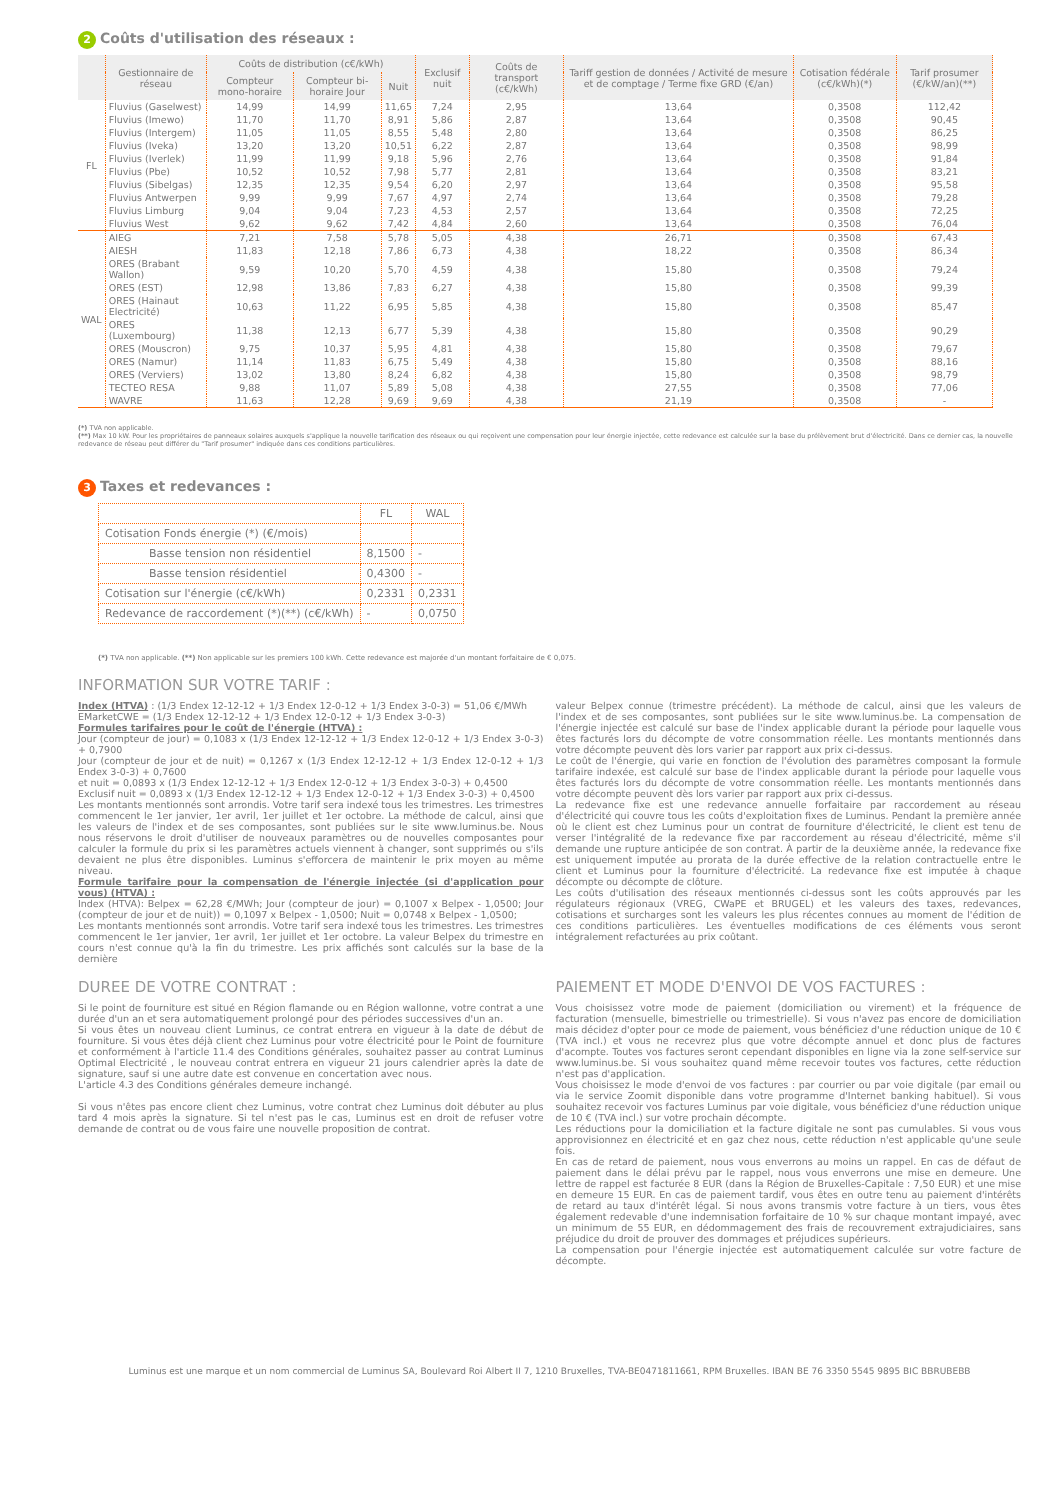2 Coûts d'utilisation des réseaux :
| | Gestionnaire de réseau | Coûts de distribution (c€/kWh) | | | Exclusif nuit | Coûts de transport (c€/kWh) | Tariff gestion de données / Activité de mesure et de comptage / Terme fixe GRD (€/an) | Cotisation fédérale (c€/kWh)(*) | Tarif prosumer (€/kW/an)(**) |
| --- | --- | --- | --- | --- | --- | --- | --- | --- | --- |
| | | Compteur mono-horaire | Compteur bi-horaire Jour | Nuit | | | | | |
| FL | Fluvius (Gaselwest) | 14,99 | 14,99 | 11,65 | 7,24 | 2,95 | 13,64 | 0,3508 | 112,42 |
| | Fluvius (Imewo) | 11,70 | 11,70 | 8,91 | 5,86 | 2,87 | 13,64 | 0,3508 | 90,45 |
| | Fluvius (Intergem) | 11,05 | 11,05 | 8,55 | 5,48 | 2,80 | 13,64 | 0,3508 | 86,25 |
| | Fluvius (Iveka) | 13,20 | 13,20 | 10,51 | 6,22 | 2,87 | 13,64 | 0,3508 | 98,99 |
| | Fluvius (Iverlek) | 11,99 | 11,99 | 9,18 | 5,96 | 2,76 | 13,64 | 0,3508 | 91,84 |
| | Fluvius (Pbe) | 10,52 | 10,52 | 7,98 | 5,77 | 2,81 | 13,64 | 0,3508 | 83,21 |
| | Fluvius (Sibelgas) | 12,35 | 12,35 | 9,54 | 6,20 | 2,97 | 13,64 | 0,3508 | 95,58 |
| | Fluvius Antwerpen | 9,99 | 9,99 | 7,67 | 4,97 | 2,74 | 13,64 | 0,3508 | 79,28 |
| | Fluvius Limburg | 9,04 | 9,04 | 7,23 | 4,53 | 2,57 | 13,64 | 0,3508 | 72,25 |
| | Fluvius West | 9,62 | 9,62 | 7,42 | 4,84 | 2,60 | 13,64 | 0,3508 | 76,04 |
| WAL | AIEG | 7,21 | 7,58 | 5,78 | 5,05 | 4,38 | 26,71 | 0,3508 | 67,43 |
| | AIESH | 11,83 | 12,18 | 7,86 | 6,73 | 4,38 | 18,22 | 0,3508 | 86,34 |
| | ORES (Brabant Wallon) | 9,59 | 10,20 | 5,70 | 4,59 | 4,38 | 15,80 | 0,3508 | 79,24 |
| | ORES (EST) | 12,98 | 13,86 | 7,83 | 6,27 | 4,38 | 15,80 | 0,3508 | 99,39 |
| | ORES (Hainaut Electricité) | 10,63 | 11,22 | 6,95 | 5,85 | 4,38 | 15,80 | 0,3508 | 85,47 |
| | ORES (Luxembourg) | 11,38 | 12,13 | 6,77 | 5,39 | 4,38 | 15,80 | 0,3508 | 90,29 |
| | ORES (Mouscron) | 9,75 | 10,37 | 5,95 | 4,81 | 4,38 | 15,80 | 0,3508 | 79,67 |
| | ORES (Namur) | 11,14 | 11,83 | 6,75 | 5,49 | 4,38 | 15,80 | 0,3508 | 88,16 |
| | ORES (Verviers) | 13,02 | 13,80 | 8,24 | 6,82 | 4,38 | 15,80 | 0,3508 | 98,79 |
| | TECTEO RESA | 9,88 | 11,07 | 5,89 | 5,08 | 4,38 | 27,55 | 0,3508 | 77,06 |
| | WAVRE | 11,63 | 12,28 | 9,69 | 9,69 | 4,38 | 21,19 | 0,3508 | - |
(*) TVA non applicable.
(**) Max 10 kW. Pour les propriétaires de panneaux solaires auxquels s'applique la nouvelle tarification des réseaux ou qui reçoivent une compensation pour leur énergie injectée, cette redevance est calculée sur la base du prélèvement brut d'électricité. Dans ce dernier cas, la nouvelle redevance de réseau peut différer du "Tarif prosumer" indiquée dans ces conditions particulières.
3 Taxes et redevances :
| | FL | WAL |
| --- | --- | --- |
| Cotisation Fonds énergie (*) (€/mois) | | |
| Basse tension non résidentiel | 8,1500 | - |
| Basse tension résidentiel | 0,4300 | - |
| Cotisation sur l'énergie (c€/kWh) | 0,2331 | 0,2331 |
| Redevance de raccordement (*)(**) (c€/kWh) | - | 0,0750 |
(*) TVA non applicable. (**) Non applicable sur les premiers 100 kWh. Cette redevance est majorée d'un montant forfaitaire de € 0,075.
INFORMATION SUR VOTRE TARIF :
Index (HTVA) : (1/3 Endex 12-12-12 + 1/3 Endex 12-0-12 + 1/3 Endex 3-0-3) = 51,06 €/MWh
EMarketCWE = (1/3 Endex 12-12-12 + 1/3 Endex 12-0-12 + 1/3 Endex 3-0-3)
Formules tarifaires pour le coût de l'énergie (HTVA) :
Jour (compteur de jour) = 0,1083 x (1/3 Endex 12-12-12 + 1/3 Endex 12-0-12 + 1/3 Endex 3-0-3) + 0,7900
Jour (compteur de jour et de nuit) = 0,1267 x (1/3 Endex 12-12-12 + 1/3 Endex 12-0-12 + 1/3 Endex 3-0-3) + 0,7600
et nuit = 0,0893 x (1/3 Endex 12-12-12 + 1/3 Endex 12-0-12 + 1/3 Endex 3-0-3) + 0,4500
Exclusif nuit = 0,0893 x (1/3 Endex 12-12-12 + 1/3 Endex 12-0-12 + 1/3 Endex 3-0-3) + 0,4500
Les montants mentionnés sont arrondis. Votre tarif sera indexé tous les trimestres. Les trimestres commencent le 1er janvier, 1er avril, 1er juillet et 1er octobre. La méthode de calcul, ainsi que les valeurs de l'index et de ses composantes, sont publiées sur le site www.luminus.be. Nous nous réservons le droit d'utiliser de nouveaux paramètres ou de nouvelles composantes pour calculer la formule du prix si les paramètres actuels viennent à changer, sont supprimés ou s'ils devaient ne plus être disponibles. Luminus s'efforcera de maintenir le prix moyen au même niveau.
Formule tarifaire pour la compensation de l'énergie injectée (si d'application pour vous) (HTVA) :
Index (HTVA): Belpex = 62,28 €/MWh; Jour (compteur de jour) = 0,1007 x Belpex - 1,0500; Jour (compteur de jour et de nuit)) = 0,1097 x Belpex - 1,0500; Nuit = 0,0748 x Belpex - 1,0500;
Les montants mentionnés sont arrondis. Votre tarif sera indexé tous les trimestres. Les trimestres commencent le 1er janvier, 1er avril, 1er juillet et 1er octobre. La valeur Belpex du trimestre en cours n'est connue qu'à la fin du trimestre. Les prix affichés sont calculés sur la base de la dernière
valeur Belpex connue (trimestre précédent). La méthode de calcul, ainsi que les valeurs de l'index et de ses composantes, sont publiées sur le site www.luminus.be. La compensation de l'énergie injectée est calculé sur base de l'index applicable durant la période pour laquelle vous êtes facturés lors du décompte de votre consommation réelle. Les montants mentionnés dans votre décompte peuvent dès lors varier par rapport aux prix ci-dessus.
Le coût de l'énergie, qui varie en fonction de l'évolution des paramètres composant la formule tarifaire indexée, est calculé sur base de l'index applicable durant la période pour laquelle vous êtes facturés lors du décompte de votre consommation réelle. Les montants mentionnés dans votre décompte peuvent dès lors varier par rapport aux prix ci-dessus.
La redevance fixe est une redevance annuelle forfaitaire par raccordement au réseau d'électricité qui couvre tous les coûts d'exploitation fixes de Luminus. Pendant la première année où le client est chez Luminus pour un contrat de fourniture d'électricité, le client est tenu de verser l'intégralité de la redevance fixe par raccordement au réseau d'électricité, même s'il demande une rupture anticipée de son contrat. À partir de la deuxième année, la redevance fixe est uniquement imputée au prorata de la durée effective de la relation contractuelle entre le client et Luminus pour la fourniture d'électricité. La redevance fixe est imputée à chaque décompte ou décompte de clôture.
Les coûts d'utilisation des réseaux mentionnés ci-dessus sont les coûts approuvés par les régulateurs régionaux (VREG, CWaPE et BRUGEL) et les valeurs des taxes, redevances, cotisations et surcharges sont les valeurs les plus récentes connues au moment de l'édition de ces conditions particulières. Les éventuelles modifications de ces éléments vous seront intégralement refacturées au prix coûtant.
DUREE DE VOTRE CONTRAT :
Si le point de fourniture est situé en Région flamande ou en Région wallonne, votre contrat a une durée d'un an et sera automatiquement prolongé pour des périodes successives d'un an.
Si vous êtes un nouveau client Luminus, ce contrat entrera en vigueur à la date de début de fourniture. Si vous êtes déjà client chez Luminus pour votre électricité pour le Point de fourniture et conformément à l'article 11.4 des Conditions générales, souhaitez passer au contrat Luminus Optimal Electricité , le nouveau contrat entrera en vigueur 21 jours calendrier après la date de signature, sauf si une autre date est convenue en concertation avec nous.
L'article 4.3 des Conditions générales demeure inchangé.
Si vous n'êtes pas encore client chez Luminus, votre contrat chez Luminus doit débuter au plus tard 4 mois après la signature. Si tel n'est pas le cas, Luminus est en droit de refuser votre demande de contrat ou de vous faire une nouvelle proposition de contrat.
PAIEMENT ET MODE D'ENVOI DE VOS FACTURES :
Vous choisissez votre mode de paiement (domiciliation ou virement) et la fréquence de facturation (mensuelle, bimestrielle ou trimestrielle). Si vous n'avez pas encore de domiciliation mais décidez d'opter pour ce mode de paiement, vous bénéficiez d'une réduction unique de 10 € (TVA incl.) et vous ne recevrez plus que votre décompte annuel et donc plus de factures d'acompte. Toutes vos factures seront cependant disponibles en ligne via la zone self-service sur www.luminus.be. Si vous souhaitez quand même recevoir toutes vos factures, cette réduction n'est pas d'application.
Vous choisissez le mode d'envoi de vos factures : par courrier ou par voie digitale (par email ou via le service Zoomit disponible dans votre programme d'Internet banking habituel). Si vous souhaitez recevoir vos factures Luminus par voie digitale, vous bénéficiez d'une réduction unique de 10 € (TVA incl.) sur votre prochain décompte.
Les réductions pour la domiciliation et la facture digitale ne sont pas cumulables. Si vous vous approvisionnez en électricité et en gaz chez nous, cette réduction n'est applicable qu'une seule fois.
En cas de retard de paiement, nous vous enverrons au moins un rappel. En cas de défaut de paiement dans le délai prévu par le rappel, nous vous enverrons une mise en demeure. Une lettre de rappel est facturée 8 EUR (dans la Région de Bruxelles-Capitale : 7,50 EUR) et une mise en demeure 15 EUR. En cas de paiement tardif, vous êtes en outre tenu au paiement d'intérêts de retard au taux d'intérêt légal. Si nous avons transmis votre facture à un tiers, vous êtes également redevable d'une indemnisation forfaitaire de 10 % sur chaque montant impayé, avec un minimum de 55 EUR, en dédommagement des frais de recouvrement extrajudiciaires, sans préjudice du droit de prouver des dommages et préjudices supérieurs.
La compensation pour l'énergie injectée est automatiquement calculée sur votre facture de décompte.
Luminus est une marque et un nom commercial de Luminus SA, Boulevard Roi Albert II 7, 1210 Bruxelles, TVA-BE0471811661, RPM Bruxelles. IBAN BE 76 3350 5545 9895 BIC BBRUBEBB